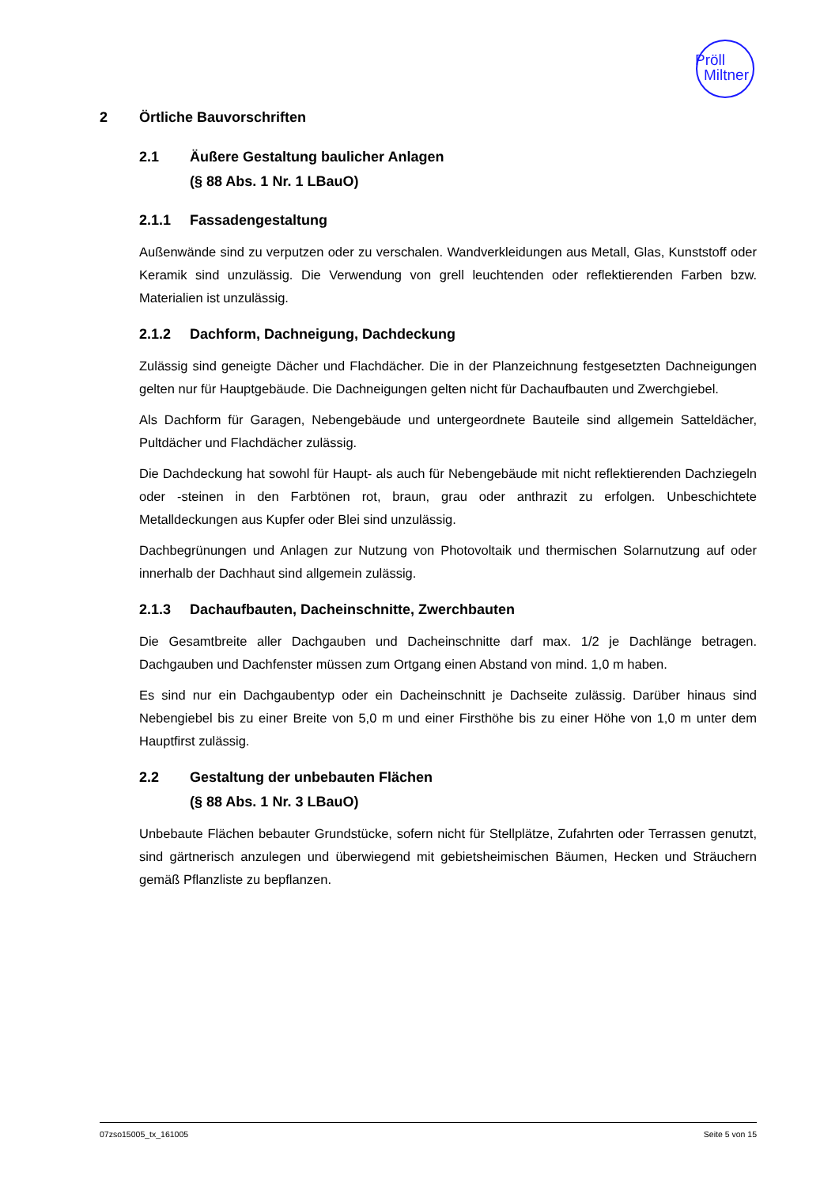Pröll
Miltner
2 Örtliche Bauvorschriften
2.1 Äußere Gestaltung baulicher Anlagen
(§ 88 Abs. 1 Nr. 1 LBauO)
2.1.1 Fassadengestaltung
Außenwände sind zu verputzen oder zu verschalen. Wandverkleidungen aus Metall, Glas, Kunststoff oder Keramik sind unzulässig. Die Verwendung von grell leuchtenden oder reflektierenden Farben bzw. Materialien ist unzulässig.
2.1.2 Dachform, Dachneigung, Dachdeckung
Zulässig sind geneigte Dächer und Flachdächer. Die in der Planzeichnung festgesetzten Dachneigungen gelten nur für Hauptgebäude. Die Dachneigungen gelten nicht für Dachaufbauten und Zwerchgiebel.
Als Dachform für Garagen, Nebengebäude und untergeordnete Bauteile sind allgemein Satteldächer, Pultdächer und Flachdächer zulässig.
Die Dachdeckung hat sowohl für Haupt- als auch für Nebengebäude mit nicht reflektierenden Dachziegeln oder -steinen in den Farbtönen rot, braun, grau oder anthrazit zu erfolgen. Unbeschichtete Metalldeckungen aus Kupfer oder Blei sind unzulässig.
Dachbegrünungen und Anlagen zur Nutzung von Photovoltaik und thermischen Solarnutzung auf oder innerhalb der Dachhaut sind allgemein zulässig.
2.1.3 Dachaufbauten, Dacheinschnitte, Zwerchbauten
Die Gesamtbreite aller Dachgauben und Dacheinschnitte darf max. 1/2 je Dachlänge betragen. Dachgauben und Dachfenster müssen zum Ortgang einen Abstand von mind. 1,0 m haben.
Es sind nur ein Dachgaubentyp oder ein Dacheinschnitt je Dachseite zulässig. Darüber hinaus sind Nebengiebel bis zu einer Breite von 5,0 m und einer Firsthöhe bis zu einer Höhe von 1,0 m unter dem Hauptfirst zulässig.
2.2 Gestaltung der unbebauten Flächen
(§ 88 Abs. 1 Nr. 3 LBauO)
Unbebaute Flächen bebauter Grundstücke, sofern nicht für Stellplätze, Zufahrten oder Terrassen genutzt, sind gärtnerisch anzulegen und überwiegend mit gebietsheimischen Bäumen, Hecken und Sträuchern gemäß Pflanzliste zu bepflanzen.
07zso15005_tx_161005 Seite 5 von 15